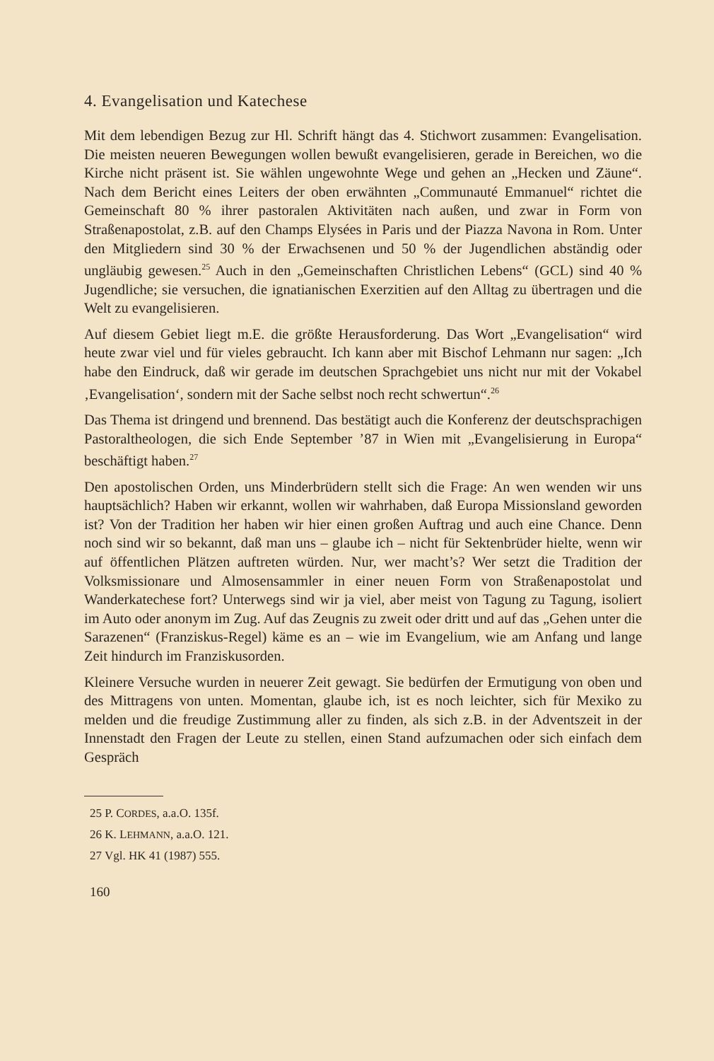4. Evangelisation und Katechese
Mit dem lebendigen Bezug zur Hl. Schrift hängt das 4. Stichwort zusammen: Evangelisation. Die meisten neueren Bewegungen wollen bewußt evangelisieren, gerade in Bereichen, wo die Kirche nicht präsent ist. Sie wählen ungewohnte Wege und gehen an „Hecken und Zäune“. Nach dem Bericht eines Leiters der oben erwähnten „Communauté Emmanuel“ richtet die Gemeinschaft 80 % ihrer pastoralen Aktivitäten nach außen, und zwar in Form von Straßenapostolat, z.B. auf den Champs Elysées in Paris und der Piazza Navona in Rom. Unter den Mitgliedern sind 30 % der Erwachsenen und 50 % der Jugendlichen abständig oder ungläubig gewesen.<sup>25</sup> Auch in den „Gemeinschaften Christlichen Lebens“ (GCL) sind 40 % Jugendliche; sie versuchen, die ignatianischen Exerzitien auf den Alltag zu übertragen und die Welt zu evangelisieren.
Auf diesem Gebiet liegt m.E. die größte Herausforderung. Das Wort „Evangelisation“ wird heute zwar viel und für vieles gebraucht. Ich kann aber mit Bischof Lehmann nur sagen: „Ich habe den Eindruck, daß wir gerade im deutschen Sprachgebiet uns nicht nur mit der Vokabel ‚Evangelisation‘, sondern mit der Sache selbst noch recht schwertun“.<sup>26</sup>
Das Thema ist dringend und brennend. Das bestätigt auch die Konferenz der deutschsprachigen Pastoraltheologen, die sich Ende September ’87 in Wien mit „Evangelisierung in Europa“ beschäftigt haben.<sup>27</sup>
Den apostolischen Orden, uns Minderbrüdern stellt sich die Frage: An wen wenden wir uns hauptsächlich? Haben wir erkannt, wollen wir wahrhaben, daß Europa Missionsland geworden ist? Von der Tradition her haben wir hier einen großen Auftrag und auch eine Chance. Denn noch sind wir so bekannt, daß man uns – glaube ich – nicht für Sektenbrüder hielte, wenn wir auf öffentlichen Plätzen auftreten würden. Nur, wer macht’s? Wer setzt die Tradition der Volksmissionare und Almosensammler in einer neuen Form von Straßenapostolat und Wanderkatechese fort? Unterwegs sind wir ja viel, aber meist von Tagung zu Tagung, isoliert im Auto oder anonym im Zug. Auf das Zeugnis zu zweit oder dritt und auf das „Gehen unter die Sarazenen“ (Franziskus-Regel) käme es an – wie im Evangelium, wie am Anfang und lange Zeit hindurch im Franziskusorden.
Kleinere Versuche wurden in neuerer Zeit gewagt. Sie bedürfen der Ermutigung von oben und des Mittragens von unten. Momentan, glaube ich, ist es noch leichter, sich für Mexiko zu melden und die freudige Zustimmung aller zu finden, als sich z.B. in der Adventszeit in der Innenstadt den Fragen der Leute zu stellen, einen Stand aufzumachen oder sich einfach dem Gespräch
25 P. CORDES, a.a.O. 135f.
26 K. LEHMANN, a.a.O. 121.
27 Vgl. HK 41 (1987) 555.
160